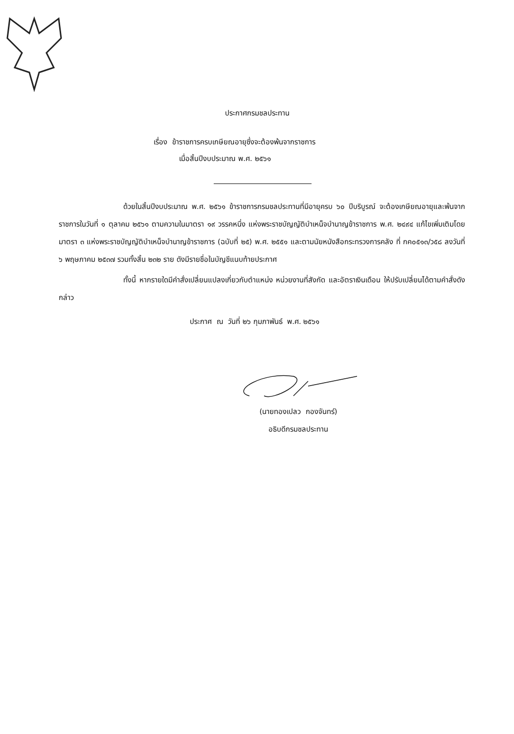ประกาศกรมชลประทาน
เรื่อง ข้าราชการครบเกษียณอายุซึ่งจะต้องพ้นจากราชการ
เมื่อสิ้นปีงบประมาณ พ.ศ. ๒๕๖๑
ด้วยในสิ้นปีงบประมาณ พ.ศ. ๒๕๖๑ ข้าราชการกรมชลประทานที่มีอายุครบ ๖๐ ปีบริบูรณ์ จะต้องเกษียณอายุและพ้นจากราชการในวันที่ ๑ ตุลาคม ๒๕๖๑ ตามความในมาตรา ๑๙ วรรคหนึ่ง แห่งพระราชบัญญัติบำเหน็จบำนาญข้าราชการ พ.ศ. ๒๔๙๔ แก้ไขเพิ่มเติมโดยมาตรา ๓ แห่งพระราชบัญญัติบำเหน็จบำนาญข้าราชการ (ฉบับที่ ๒๕) พ.ศ. ๒๕๕๑ และตามนัยหนังสือกระทรวงการคลัง ที่ กค๐๕๑๓/ว๕๘ ลงวันที่ ๖ พฤษภาคม ๒๕๓๗ รวมทั้งสิ้น ๒๓๒ ราย ดังมีรายชื่อในบัญชีแนบท้ายประกาศ
ทั้งนี้ หากรายใดมีคำสั่งเปลี่ยนแปลงเกี่ยวกับตำแหน่ง หน่วยงานที่สังกัด และอัตราเงินเดือน ให้ปรับเปลี่ยนได้ตามคำสั่งดังกล่าว
ประกาศ ณ วันที่ ๒๖ กุมภาพันธ์ พ.ศ. ๒๕๖๑
(นายทองเปลว กองจันทร์)
อธิบดีกรมชลประทาน